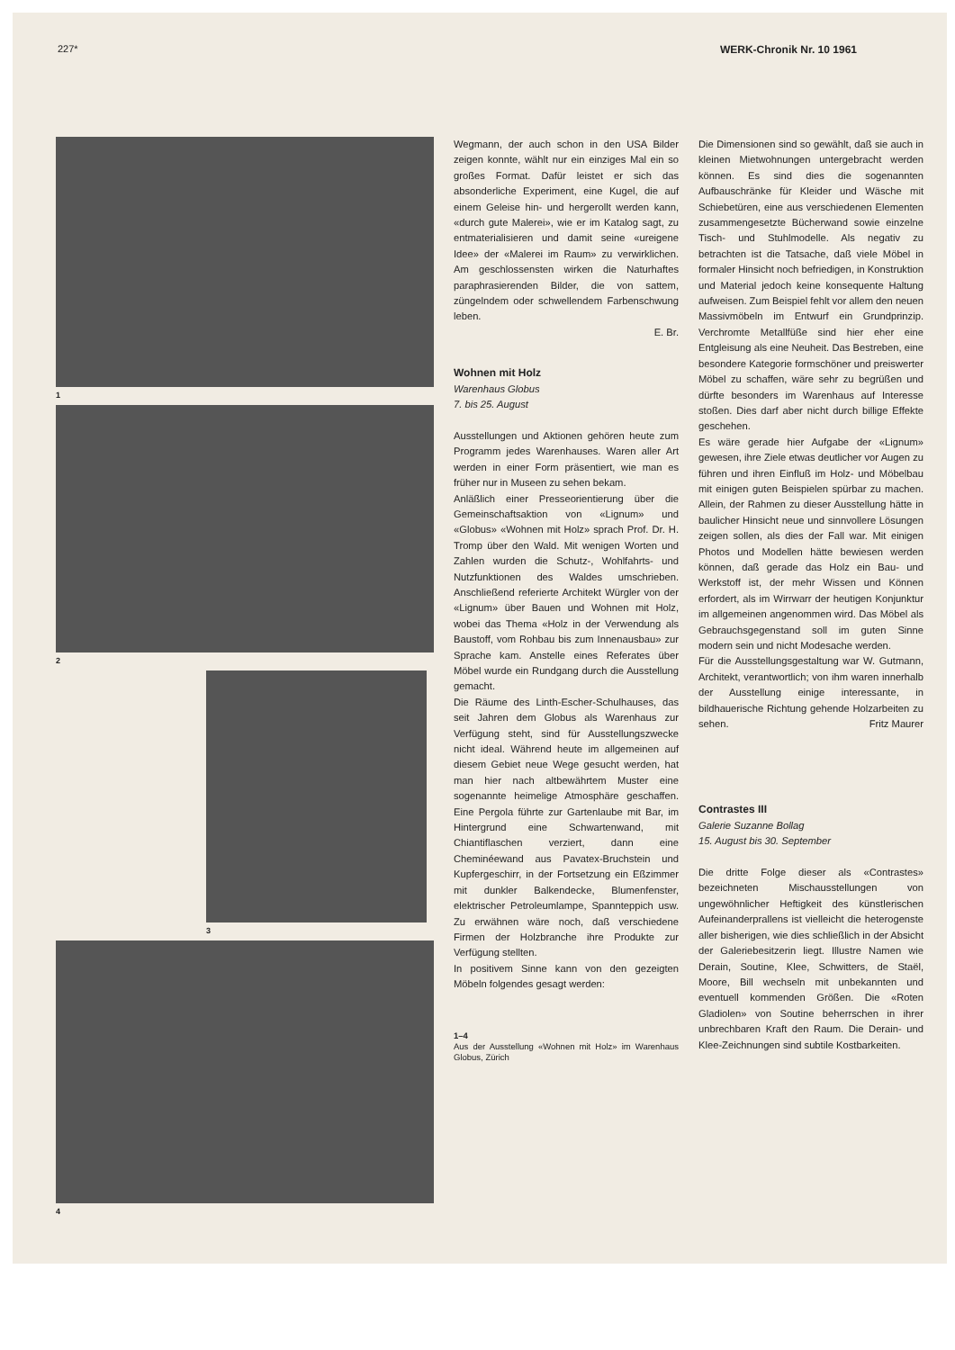227* WERK-Chronik Nr. 10 1961
1
2
3
4
Wegmann, der auch schon in den USA Bilder zeigen konnte, wählt nur ein einziges Mal ein so großes Format. Dafür leistet er sich das absonderliche Experiment, eine Kugel, die auf einem Geleise hin- und hergerollt werden kann, «durch gute Malerei», wie er im Katalog sagt, zu entmaterialisieren und damit seine «ureigene Idee» der «Malerei im Raum» zu verwirklichen. Am geschlossensten wirken die Naturhaftes paraphrasierenden Bilder, die von sattem, züngelndem oder schwellendem Farbenschwung leben.
E. Br.
Wohnen mit Holz
Warenhaus Globus
7. bis 25. August
Ausstellungen und Aktionen gehören heute zum Programm jedes Warenhauses. Waren aller Art werden in einer Form präsentiert, wie man es früher nur in Museen zu sehen bekam.
Anläßlich einer Presseorientierung über die Gemeinschaftsaktion von «Lignum» und «Globus» «Wohnen mit Holz» sprach Prof. Dr. H. Tromp über den Wald. Mit wenigen Worten und Zahlen wurden die Schutz-, Wohlfahrts- und Nutzfunktionen des Waldes umschrieben. Anschließend referierte Architekt Würgler von der «Lignum» über Bauen und Wohnen mit Holz, wobei das Thema «Holz in der Verwendung als Baustoff, vom Rohbau bis zum Innenausbau» zur Sprache kam. Anstelle eines Referates über Möbel wurde ein Rundgang durch die Ausstellung gemacht.
Die Räume des Linth-Escher-Schulhauses, das seit Jahren dem Globus als Warenhaus zur Verfügung steht, sind für Ausstellungszwecke nicht ideal. Während heute im allgemeinen auf diesem Gebiet neue Wege gesucht werden, hat man hier nach altbewährtem Muster eine sogenannte heimelige Atmosphäre geschaffen. Eine Pergola führte zur Gartenlaube mit Bar, im Hintergrund eine Schwartenwand, mit Chiantiflaschen verziert, dann eine Cheminéewand aus Pavatex-Bruchstein und Kupfergeschirr, in der Fortsetzung ein Eßzimmer mit dunkler Balkendecke, Blumenfenster, elektrischer Petroleumlampe, Spannteppich usw. Zu erwähnen wäre noch, daß verschiedene Firmen der Holzbranche ihre Produkte zur Verfügung stellten.
In positivem Sinne kann von den gezeigten Möbeln folgendes gesagt werden:
1–4
Aus der Ausstellung «Wohnen mit Holz» im Warenhaus Globus, Zürich
Die Dimensionen sind so gewählt, daß sie auch in kleinen Mietwohnungen untergebracht werden können. Es sind dies die sogenannten Aufbauschränke für Kleider und Wäsche mit Schiebetüren, eine aus verschiedenen Elementen zusammengesetzte Bücherwand sowie einzelne Tisch- und Stuhlmodelle. Als negativ zu betrachten ist die Tatsache, daß viele Möbel in formaler Hinsicht noch befriedigen, in Konstruktion und Material jedoch keine konsequente Haltung aufweisen. Zum Beispiel fehlt vor allem den neuen Massivmöbeln im Entwurf ein Grundprinzip. Verchromte Metallfüße sind hier eher eine Entgleisung als eine Neuheit. Das Bestreben, eine besondere Kategorie formschöner und preiswerter Möbel zu schaffen, wäre sehr zu begrüßen und dürfte besonders im Warenhaus auf Interesse stoßen. Dies darf aber nicht durch billige Effekte geschehen.
Es wäre gerade hier Aufgabe der «Lignum» gewesen, ihre Ziele etwas deutlicher vor Augen zu führen und ihren Einfluß im Holz- und Möbelbau mit einigen guten Beispielen spürbar zu machen. Allein, der Rahmen zu dieser Ausstellung hätte in baulicher Hinsicht neue und sinnvollere Lösungen zeigen sollen, als dies der Fall war. Mit einigen Photos und Modellen hätte bewiesen werden können, daß gerade das Holz ein Bau- und Werkstoff ist, der mehr Wissen und Können erfordert, als im Wirrwarr der heutigen Konjunktur im allgemeinen angenommen wird. Das Möbel als Gebrauchsgegenstand soll im guten Sinne modern sein und nicht Modesache werden.
Für die Ausstellungsgestaltung war W. Gutmann, Architekt, verantwortlich; von ihm waren innerhalb der Ausstellung einige interessante, in bildhauerische Richtung gehende Holzarbeiten zu sehen. Fritz Maurer
Contrastes III
Galerie Suzanne Bollag
15. August bis 30. September
Die dritte Folge dieser als «Contrastes» bezeichneten Mischausstellungen von ungewöhnlicher Heftigkeit des künstlerischen Aufeinanderprallens ist vielleicht die heterogenste aller bisherigen, wie dies schließlich in der Absicht der Galeriebesitzerin liegt. Illustre Namen wie Derain, Soutine, Klee, Schwitters, de Staël, Moore, Bill wechseln mit unbekannten und eventuell kommenden Größen. Die «Roten Gladiolen» von Soutine beherrschen in ihrer unbrechbaren Kraft den Raum. Die Derain- und Klee-Zeichnungen sind subtile Kostbarkeiten.